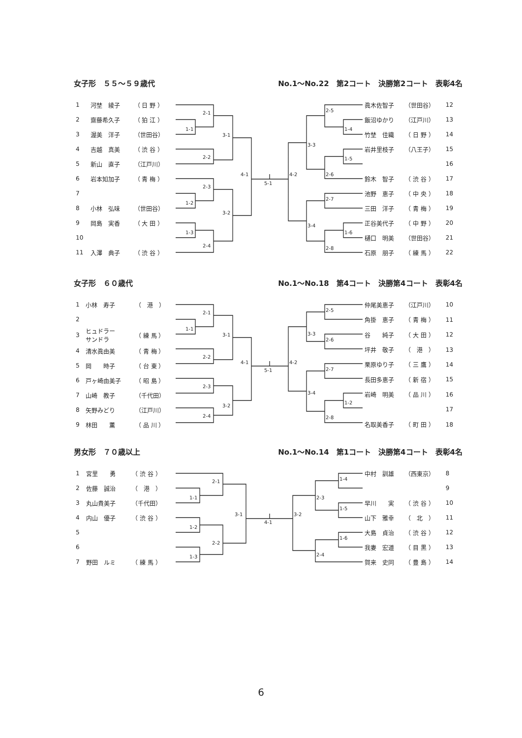女子形　５５～５９歳代 No.1～No.22　第2コート　決勝第2コート　表彰4名
| 1 | 河埜 綾子 | （ 日 野 ） |
| 2 | 齋藤希久子 | （ 狛 江 ） |
| 3 | 渥美 洋子 | （世田谷） |
| 4 | 吉越 真美 | （ 渋 谷 ） |
| 5 | 新山 直子 | （江戸川） |
| 6 | 岩本知加子 | （ 青 梅 ） |
| 7 | | |
| 8 | 小林 弘味 | （世田谷） |
| 9 | 岡島 実香 | （ 大 田 ） |
| 10 | | |
| 11 | 入澤 典子 | （ 渋 谷 ） |
2-1
1-1
2-2
3-1
2-3
1-2
1-3
2-4
3-2
4-1
5-1
4-2
2-5
1-4
3-3
1-5
2-6
2-7
3-4
1-6
2-8
| 眞木佐智子 | （世田谷） | 12 |
| 飯沼ゆかり | （江戸川） | 13 |
| 竹埜 佳織 | （ 日 野 ） | 14 |
| 岩井里枝子 | （八王子） | 15 |
| | | 16 |
| 鈴木 智子 | （ 渋 谷 ） | 17 |
| 池野 恵子 | （ 中 央 ） | 18 |
| 三田 洋子 | （ 青 梅 ） | 19 |
| 正谷美代子 | （ 中 野 ） | 20 |
| 樋口 明美 | （世田谷） | 21 |
| 石原 朋子 | （ 練 馬 ） | 22 |
女子形　６０歳代 No.1～No.18　第4コート　決勝第4コート　表彰4名
| 1 | 小林 寿子 | （ 港 ） |
| 2 | | |
| 3 | ヒュドラー サンドラ | （ 練 馬 ） |
| 4 | 清水眞由美 | （ 青 梅 ） |
| 5 | 岡 時子 | （ 台 東 ） |
| 6 | 戸ヶ崎由美子 | （ 昭 島 ） |
| 7 | 山崎 教子 | （千代田） |
| 8 | 矢野みどり | （江戸川） |
| 9 | 林田 薫 | （ 品 川 ） |
2-1
1-1
3-1
2-2
2-3
3-2
2-4
4-1
5-1
4-2
2-5
3-3
2-6
2-7
3-4
1-2
2-8
| 仲尾美恵子 | （江戸川） | 10 |
| 角掛 恵子 | （ 青 梅 ） | 11 |
| 谷 純子 | （ 大 田 ） | 12 |
| 坪井 敬子 | （ 港 ） | 13 |
| 栗原ゆり子 | （ 三 鷹 ） | 14 |
| 長田多恵子 | （ 新 宿 ） | 15 |
| 岩崎 明美 | （ 品 川 ） | 16 |
| | | 17 |
| 名取美香子 | （ 町 田 ） | 18 |
男女形　７０歳以上 No.1～No.14　第1コート　決勝第4コート　表彰4名
| 1 | 宮里 勇 | （ 渋 谷 ） |
| 2 | 佐藤 誠治 | （ 港 ） |
| 3 | 丸山貴美子 | （千代田） |
| 4 | 内山 優子 | （ 渋 谷 ） |
| 5 | | |
| 6 | | |
| 7 | 野田 ルミ | （ 練 馬 ） |
2-1
1-1
1-2
2-2
1-3
3-1
4-1
3-2
2-3
2-4
1-4
1-5
1-6
| 中村 訓雄 | （西東京） | 8 |
| | | 9 |
| 早川 実 | （ 渋 谷 ） | 10 |
| 山下 雅幸 | （ 北 ） | 11 |
| 大島 貞治 | （ 渋 谷 ） | 12 |
| 我妻 宏道 | （ 目 黒 ） | 13 |
| 賀来 史同 | （ 豊 島 ） | 14 |
6